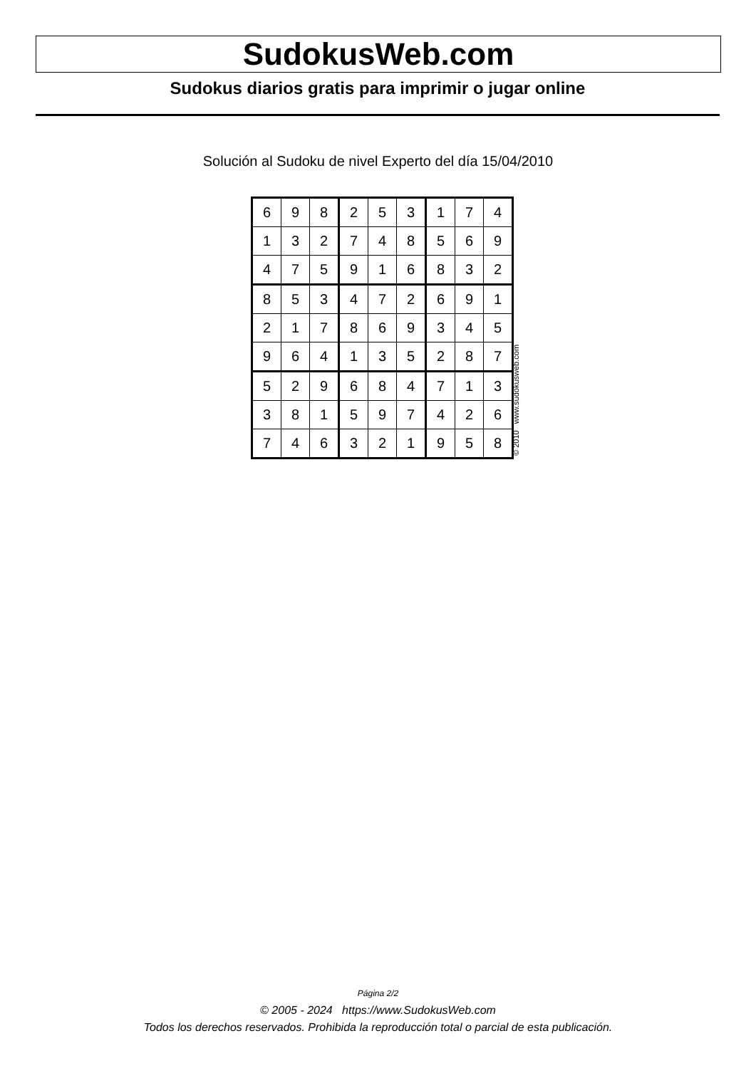SudokusWeb.com
Sudokus diarios gratis para imprimir o jugar online
Solución al Sudoku de nivel Experto del día 15/04/2010
| 6 | 9 | 8 | 2 | 5 | 3 | 1 | 7 | 4 |
| 1 | 3 | 2 | 7 | 4 | 8 | 5 | 6 | 9 |
| 4 | 7 | 5 | 9 | 1 | 6 | 8 | 3 | 2 |
| 8 | 5 | 3 | 4 | 7 | 2 | 6 | 9 | 1 |
| 2 | 1 | 7 | 8 | 6 | 9 | 3 | 4 | 5 |
| 9 | 6 | 4 | 1 | 3 | 5 | 2 | 8 | 7 |
| 5 | 2 | 9 | 6 | 8 | 4 | 7 | 1 | 3 |
| 3 | 8 | 1 | 5 | 9 | 7 | 4 | 2 | 6 |
| 7 | 4 | 6 | 3 | 2 | 1 | 9 | 5 | 8 |
© 2010 www.sudokusweb.com
Página 2/2
© 2005 - 2024 https://www.SudokusWeb.com
Todos los derechos reservados. Prohibida la reproducción total o parcial de esta publicación.